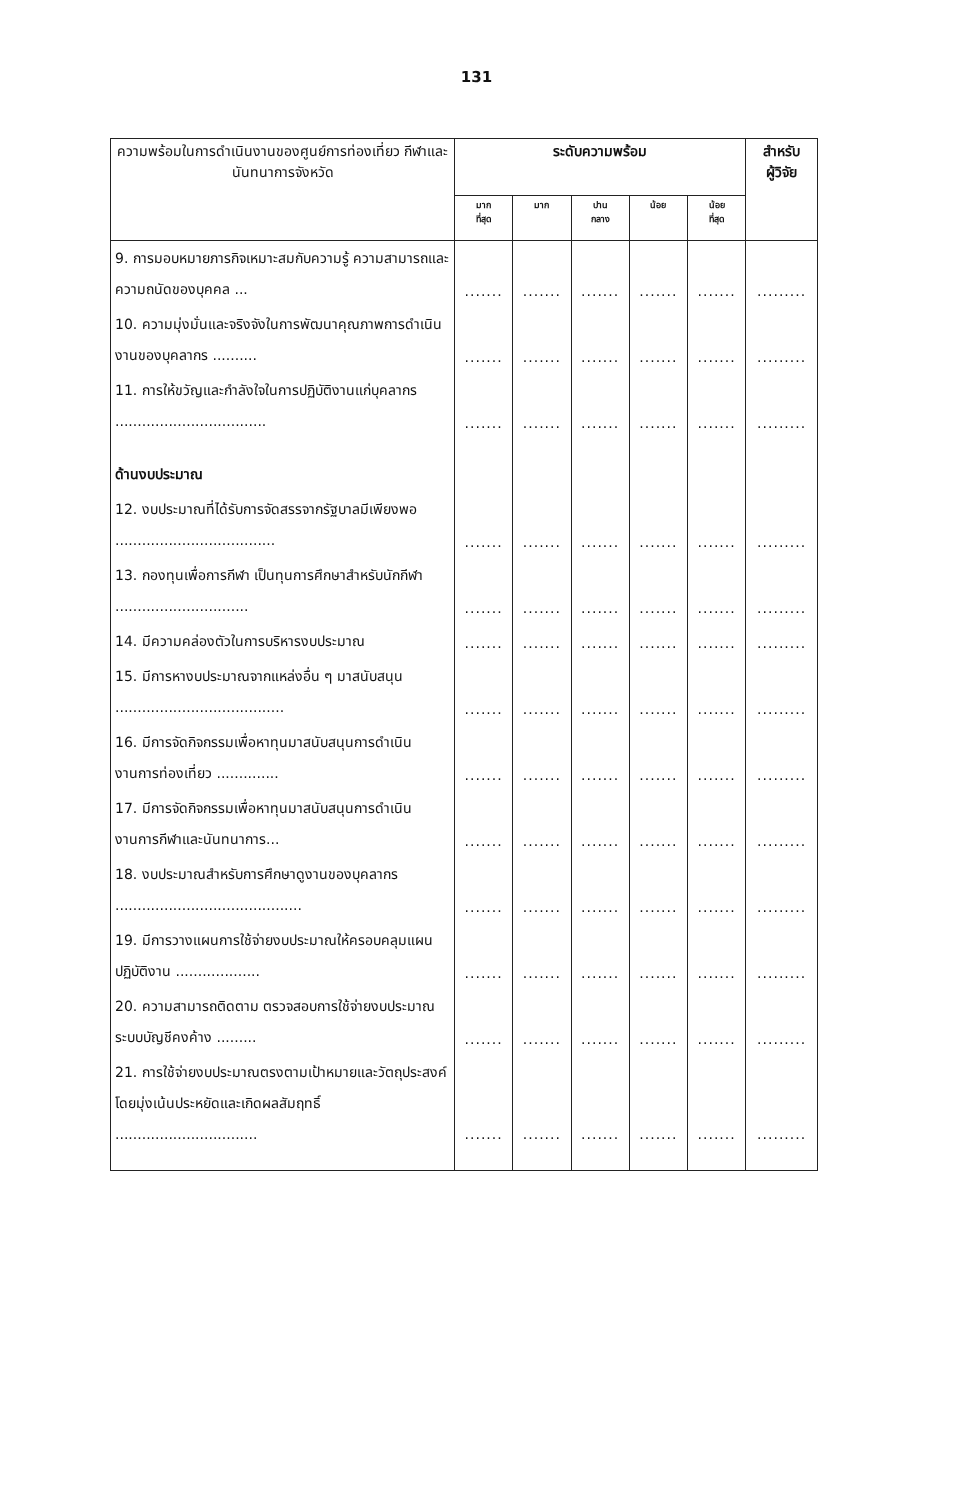131
| ความพร้อมในการดำเนินงานของศูนย์การท่องเที่ยว กีฬาและนันทนาการจังหวัด | ระดับความพร้อม | | | | | สำหรับ ผู้วิจัย |
| --- | --- | --- | --- | --- | --- | --- |
| | มาก ที่สุด | มาก | ปาน กลาง | น้อย | น้อย ที่สุด | |
| 9. การมอบหมายภารกิจเหมาะสมกับความรู้ ความสามารถและความถนัดของบุคคล ... | ....... | ....... | ....... | ....... | ....... | ......... |
| 10. ความมุ่งมั่นและจริงจังในการพัฒนาคุณภาพการดำเนินงานของบุคลากร .......... | ....... | ....... | ....... | ....... | ....... | ......... |
| 11. การให้ขวัญและกำลังใจในการปฏิบัติงานแก่บุคลากร .................................. | ....... | ....... | ....... | ....... | ....... | ......... |
| ด้านงบประมาณ | | | | | | |
| 12. งบประมาณที่ได้รับการจัดสรรจากรัฐบาลมีเพียงพอ .................................... | ....... | ....... | ....... | ....... | ....... | ......... |
| 13. กองทุนเพื่อการกีฬา เป็นทุนการศึกษาสำหรับนักกีฬา .............................. | ....... | ....... | ....... | ....... | ....... | ......... |
| 14. มีความคล่องตัวในการบริหารงบประมาณ | ....... | ....... | ....... | ....... | ....... | ......... |
| 15. มีการหางบประมาณจากแหล่งอื่น ๆ มาสนับสนุน ...................................... | ....... | ....... | ....... | ....... | ....... | ......... |
| 16. มีการจัดกิจกรรมเพื่อหาทุนมาสนับสนุนการดำเนินงานการท่องเที่ยว .............. | ....... | ....... | ....... | ....... | ....... | ......... |
| 17. มีการจัดกิจกรรมเพื่อหาทุนมาสนับสนุนการดำเนินงานการกีฬาและนันทนาการ... | ....... | ....... | ....... | ....... | ....... | ......... |
| 18. งบประมาณสำหรับการศึกษาดูงานของบุคลากร .......................................... | ....... | ....... | ....... | ....... | ....... | ......... |
| 19. มีการวางแผนการใช้จ่ายงบประมาณให้ครอบคลุมแผนปฏิบัติงาน ................... | ....... | ....... | ....... | ....... | ....... | ......... |
| 20. ความสามารถติดตาม ตรวจสอบการใช้จ่ายงบประมาณระบบบัญชีคงค้าง ......... | ....... | ....... | ....... | ....... | ....... | ......... |
| 21. การใช้จ่ายงบประมาณตรงตามเป้าหมายและวัตถุประสงค์ โดยมุ่งเน้นประหยัดและเกิดผลสัมฤทธิ์ ................................ | ....... | ....... | ....... | ....... | ....... | ......... |